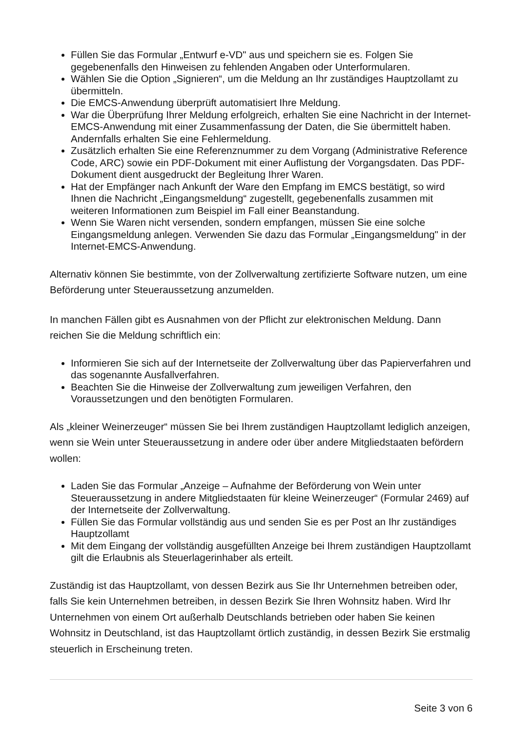Füllen Sie das Formular „Entwurf e-VD" aus und speichern sie es. Folgen Sie gegebenenfalls den Hinweisen zu fehlenden Angaben oder Unterformularen.
Wählen Sie die Option „Signieren“, um die Meldung an Ihr zuständiges Hauptzollamt zu übermitteln.
Die EMCS-Anwendung überprüft automatisiert Ihre Meldung.
War die Überprüfung Ihrer Meldung erfolgreich, erhalten Sie eine Nachricht in der Internet-EMCS-Anwendung mit einer Zusammenfassung der Daten, die Sie übermittelt haben. Andernfalls erhalten Sie eine Fehlermeldung.
Zusätzlich erhalten Sie eine Referenznummer zu dem Vorgang (Administrative Reference Code, ARC) sowie ein PDF-Dokument mit einer Auflistung der Vorgangsdaten. Das PDF-Dokument dient ausgedruckt der Begleitung Ihrer Waren.
Hat der Empfänger nach Ankunft der Ware den Empfang im EMCS bestätigt, so wird Ihnen die Nachricht „Eingangsmeldung“ zugestellt, gegebenenfalls zusammen mit weiteren Informationen zum Beispiel im Fall einer Beanstandung.
Wenn Sie Waren nicht versenden, sondern empfangen, müssen Sie eine solche Eingangsmeldung anlegen. Verwenden Sie dazu das Formular „Eingangsmeldung" in der Internet-EMCS-Anwendung.
Alternativ können Sie bestimmte, von der Zollverwaltung zertifizierte Software nutzen, um eine Beförderung unter Steueraussetzung anzumelden.
In manchen Fällen gibt es Ausnahmen von der Pflicht zur elektronischen Meldung. Dann reichen Sie die Meldung schriftlich ein:
Informieren Sie sich auf der Internetseite der Zollverwaltung über das Papierverfahren und das sogenannte Ausfallverfahren.
Beachten Sie die Hinweise der Zollverwaltung zum jeweiligen Verfahren, den Voraussetzungen und den benötigten Formularen.
Als „kleiner Weinerzeuger“ müssen Sie bei Ihrem zuständigen Hauptzollamt lediglich anzeigen, wenn sie Wein unter Steueraussetzung in andere oder über andere Mitgliedstaaten befördern wollen:
Laden Sie das Formular „Anzeige – Aufnahme der Beförderung von Wein unter Steueraussetzung in andere Mitgliedstaaten für kleine Weinerzeuger“ (Formular 2469) auf der Internetseite der Zollverwaltung.
Füllen Sie das Formular vollständig aus und senden Sie es per Post an Ihr zuständiges Hauptzollamt
Mit dem Eingang der vollständig ausgefüllten Anzeige bei Ihrem zuständigen Hauptzollamt gilt die Erlaubnis als Steuerlagerinhaber als erteilt.
Zuständig ist das Hauptzollamt, von dessen Bezirk aus Sie Ihr Unternehmen betreiben oder, falls Sie kein Unternehmen betreiben, in dessen Bezirk Sie Ihren Wohnsitz haben. Wird Ihr Unternehmen von einem Ort außerhalb Deutschlands betrieben oder haben Sie keinen Wohnsitz in Deutschland, ist das Hauptzollamt örtlich zuständig, in dessen Bezirk Sie erstmalig steuerlich in Erscheinung treten.
Seite 3 von 6